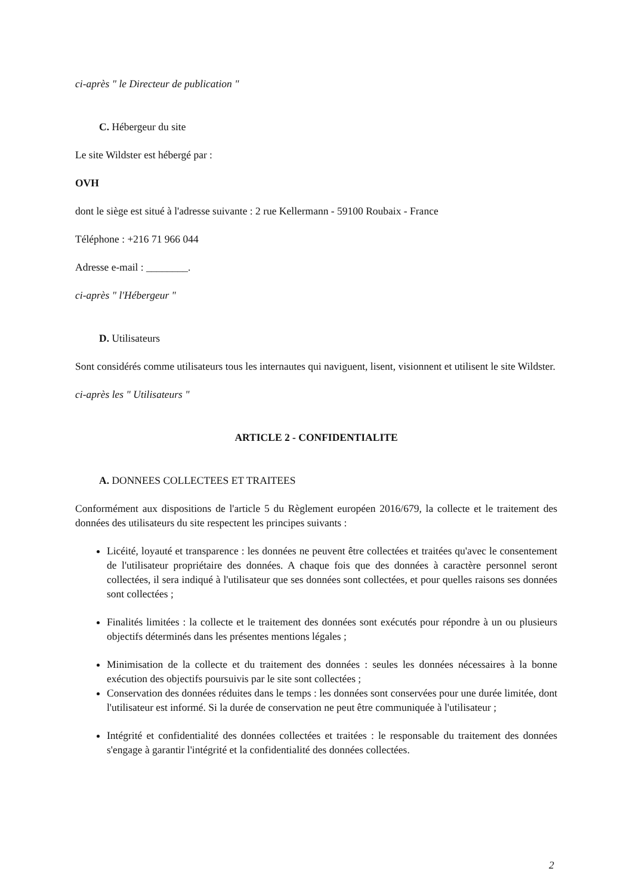ci-après " le Directeur de publication "
C. Hébergeur du site
Le site Wildster est hébergé par :
OVH
dont le siège est situé à l'adresse suivante : 2 rue Kellermann - 59100 Roubaix - France
Téléphone : +216 71 966 044
Adresse e-mail : ________.
ci-après " l'Hébergeur "
D. Utilisateurs
Sont considérés comme utilisateurs tous les internautes qui naviguent, lisent, visionnent et utilisent le site Wildster.
ci-après les " Utilisateurs "
ARTICLE 2 - CONFIDENTIALITE
A. DONNEES COLLECTEES ET TRAITEES
Conformément aux dispositions de l'article 5 du Règlement européen 2016/679, la collecte et le traitement des données des utilisateurs du site respectent les principes suivants :
Licéité, loyauté et transparence : les données ne peuvent être collectées et traitées qu'avec le consentement de l'utilisateur propriétaire des données. A chaque fois que des données à caractère personnel seront collectées, il sera indiqué à l'utilisateur que ses données sont collectées, et pour quelles raisons ses données sont collectées ;
Finalités limitées : la collecte et le traitement des données sont exécutés pour répondre à un ou plusieurs objectifs déterminés dans les présentes mentions légales ;
Minimisation de la collecte et du traitement des données : seules les données nécessaires à la bonne exécution des objectifs poursuivis par le site sont collectées ;
Conservation des données réduites dans le temps : les données sont conservées pour une durée limitée, dont l'utilisateur est informé. Si la durée de conservation ne peut être communiquée à l'utilisateur ;
Intégrité et confidentialité des données collectées et traitées : le responsable du traitement des données s'engage à garantir l'intégrité et la confidentialité des données collectées.
2